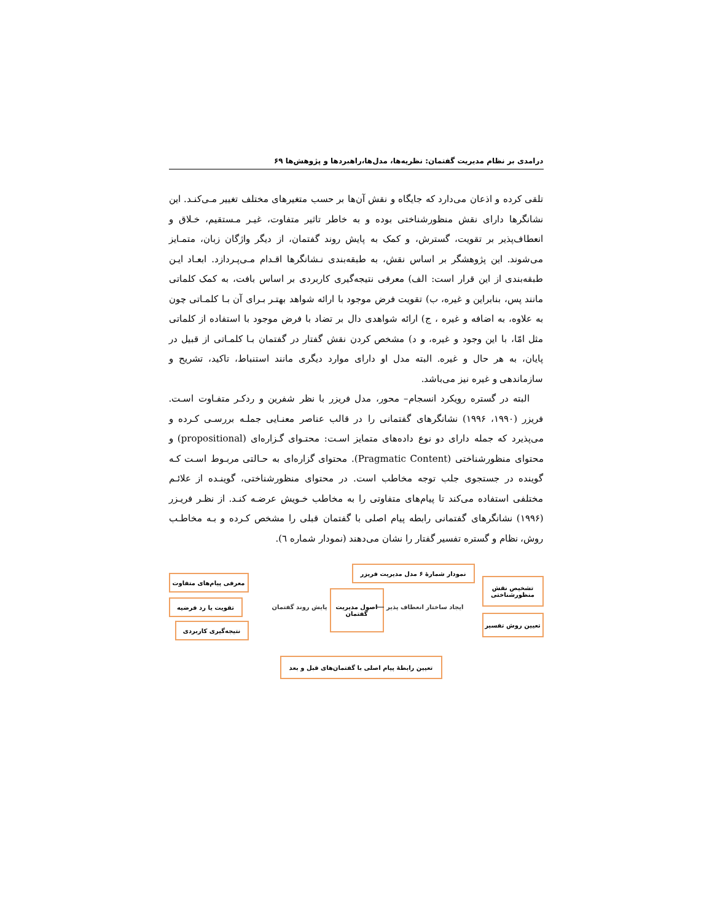درامدی بر نظام مدیریت گفتمان: نظریه‌ها، مدل‌ها،راهبردها و پژوهش‌ها ۶۹
تلقی کرده و اذعان می‌دارد که جایگاه و نقش آن‌ها بر حسب متغیرهای مختلف تغییر مـی‌کنـد. این نشانگرها دارای نقش منظورشناختی بوده و به خاطر تاثیر متفاوت، غیـر مـستقیم، خـلاق و انعطاف‌پذیر بر تقویت، گسترش، و کمک به پایش روند گفتمان، از دیگر واژگان زبان، متمـایز می‌شوند. این پژوهشگر بر اساس نقش، به طبقه‌بندی نـشانگرها اقـدام مـی‌پـردازد. ابعـاد ایـن طبقه‌بندی از این قرار است: الف) معرفی نتیجه‌گیری کاربردی بر اساس بافت، به کمک کلماتی مانند پس، بنابراین و غیره، ب) تقویت فرض موجود با ارائه شواهد بهتـر بـرای آن بـا کلمـاتی چون به علاوه، به اضافه و غیره ، ج) ارائه شواهدی دال بر تضاد با فرض موجود با استفاده از کلماتی مثل امّا، با این وجود و غیره، و د) مشخص کردن نقش گفتار در گفتمان بـا کلمـاتی از قبیل در پایان، به هر حال و غیره. البته مدل او دارای موارد دیگری مانند استنباط، تاکید، تشریح و سازماندهی و غیره نیز می‌باشد.
البته در گستره رویکرد انسجام– محور، مدل فریزر با نظر شفرین و ردکـر متفـاوت اسـت. فریزر (۱۹۹۰، ۱۹۹۶) نشانگرهای گفتمانی را در قالب عناصر معنـایی جملـه بررسـی کـرده و می‌پذیرد که جمله دارای دو نوع داده‌های متمایز اسـت: محتـوای گـزاره‌ای (propositional) و محتوای منظورشناختی (Pragmatic Content). محتوای گزاره‌ای به حـالتی مربـوط اسـت کـه گوینده در جستجوی جلب توجه مخاطب است. در محتوای منظورشناختی، گوینـده از علائـم مختلفی استفاده می‌کند تا پیام‌های متفاوتی را به مخاطب خـویش عرضـه کنـد. از نظـر فریـزر (۱۹۹۶) نشانگرهای گفتمانی رابطه پیام اصلی با گفتمان قبلی را مشخص کـرده و بـه مخاطـب روش، نظام و گستره تفسیر گفتار را نشان می‌دهند (نمودار شماره ٦).
نمودار شمارهٔ ۶ مدل مدیریت فریزر
تشخیص نقش
منظورشناختی
تعیین روش تفسیر
اصول مدیریت
گفتمان
ایجاد ساختار انعطاف پذیر ⟵ پایش روند گفتمان
معرفی پیام‌های متفاوت
تقویت یا رد فرضیه
نتیجه‌گیری کاربردی
تعیین رابطهٔ پیام اصلی با گفتمان‌های قبل و بعد